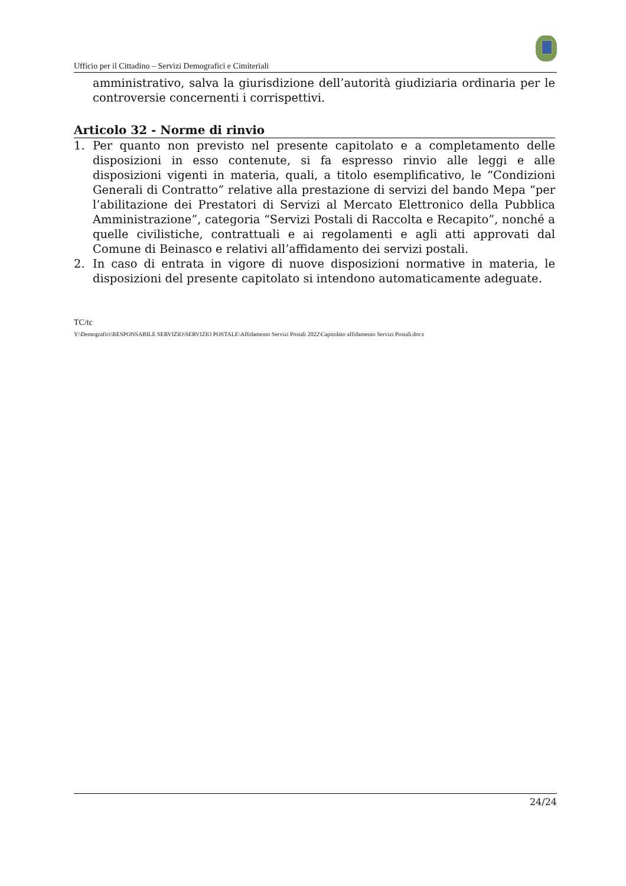Ufficio per il Cittadino – Servizi Demografici e Cimiteriali
amministrativo, salva la giurisdizione dell’autorità giudiziaria ordinaria per le controversie concernenti i corrispettivi.
Articolo 32 - Norme di rinvio
1. Per quanto non previsto nel presente capitolato e a completamento delle disposizioni in esso contenute, si fa espresso rinvio alle leggi e alle disposizioni vigenti in materia, quali, a titolo esemplificativo, le “Condizioni Generali di Contratto” relative alla prestazione di servizi del bando Mepa “per l’abilitazione dei Prestatori di Servizi al Mercato Elettronico della Pubblica Amministrazione”, categoria “Servizi Postali di Raccolta e Recapito”, nonché a quelle civilistiche, contrattuali e ai regolamenti e agli atti approvati dal Comune di Beinasco e relativi all’affidamento dei servizi postali.
2. In caso di entrata in vigore di nuove disposizioni normative in materia, le disposizioni del presente capitolato si intendono automaticamente adeguate.
TC/tc
Y:\Demografici\RESPONSABILE SERVIZIO\SERVIZIO POSTALE\Affidamento Servizi Postali 2022\Capitolato affidamento Servizi Postali.docx
24/24